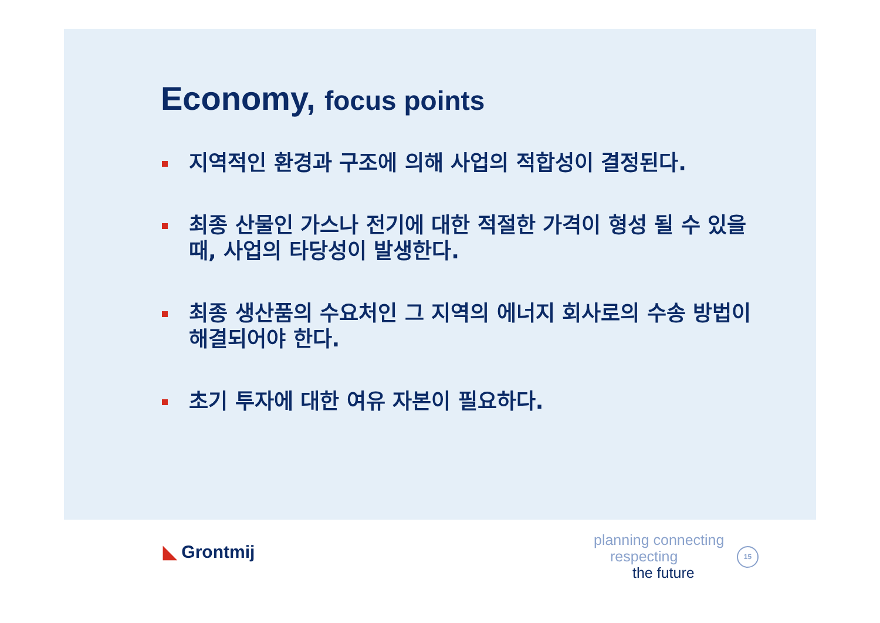Economy, focus points
지역적인 환경과 구조에 의해 사업의 적합성이 결정된다.
최종 산물인 가스나 전기에 대한 적절한 가격이 형성 될 수 있을 때, 사업의 타당성이 발생한다.
최종 생산품의 수요처인 그 지역의 에너지 회사로의 수송 방법이 해결되어야 한다.
초기 투자에 대한 여유 자본이 필요하다.
◣ Grontmij
planning connecting
respecting
the future
15